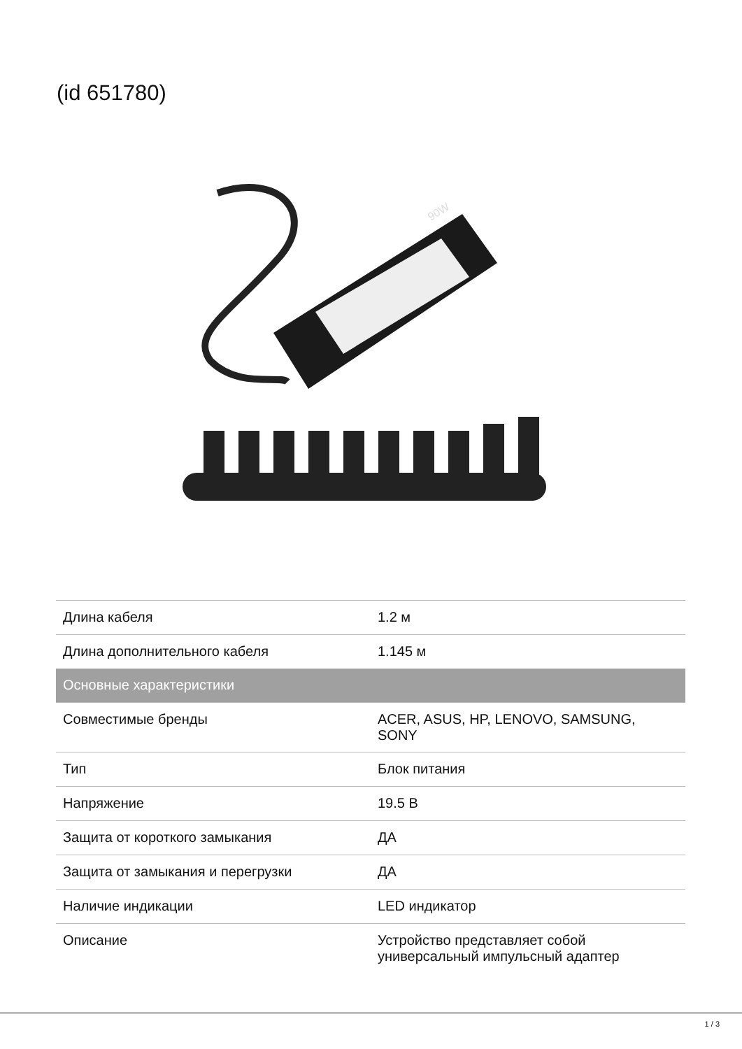(id 651780)
90W
| Длина кабеля | 1.2 м |
| Длина дополнительного кабеля | 1.145 м |
| Основные характеристики | |
| Совместимые бренды | ACER, ASUS, HP, LENOVO, SAMSUNG, SONY |
| Тип | Блок питания |
| Напряжение | 19.5 В |
| Защита от короткого замыкания | ДА |
| Защита от замыкания и перегрузки | ДА |
| Наличие индикации | LED индикатор |
| Описание | Устройство представляет собой универсальный импульсный адаптер |
1 / 3